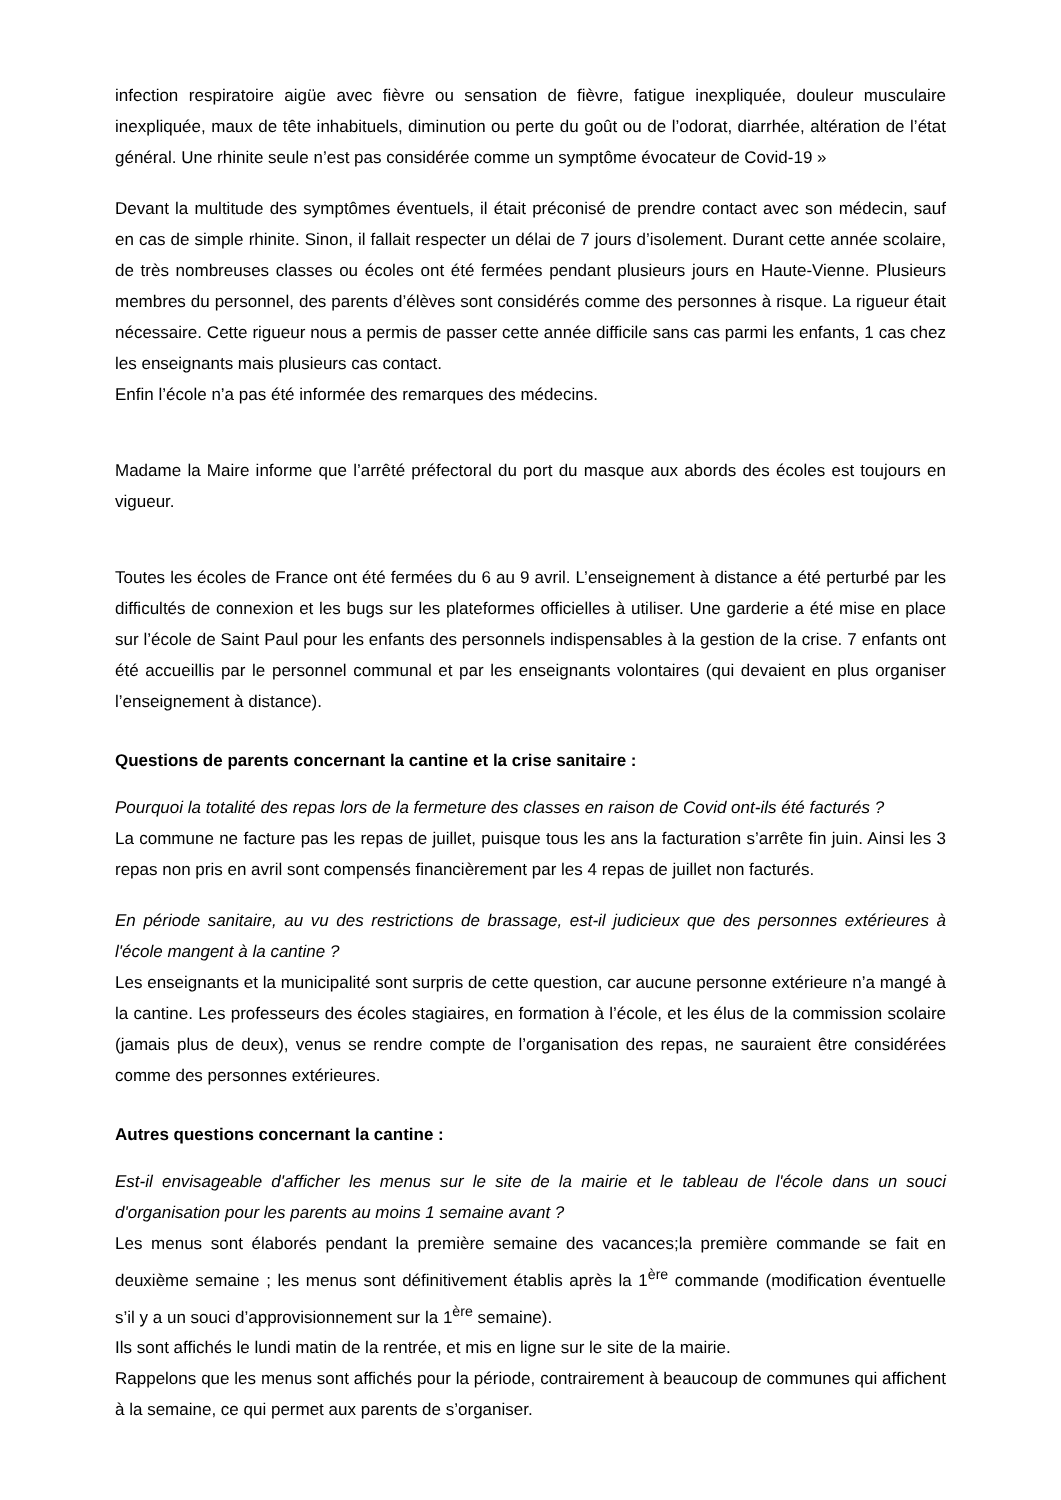infection respiratoire aigüe avec fièvre ou sensation de fièvre, fatigue inexpliquée, douleur musculaire inexpliquée, maux de tête inhabituels, diminution ou perte du goût ou de l’odorat, diarrhée, altération de l’état général. Une rhinite seule n’est pas considérée comme un symptôme évocateur de Covid-19 »
Devant la multitude des symptômes éventuels, il était préconisé de prendre contact avec son médecin, sauf en cas de simple rhinite. Sinon, il fallait respecter un délai de 7 jours d’isolement. Durant cette année scolaire, de très nombreuses classes ou écoles ont été fermées pendant plusieurs jours en Haute-Vienne. Plusieurs membres du personnel, des parents d’élèves sont considérés comme des personnes à risque. La rigueur était nécessaire. Cette rigueur nous a permis de passer cette année difficile sans cas parmi les enfants, 1 cas chez les enseignants mais plusieurs cas contact.
Enfin l’école n’a pas été informée des remarques des médecins.
Madame la Maire informe que l’arrêté préfectoral du port du masque aux abords des écoles est toujours en vigueur.
Toutes les écoles de France ont été fermées du 6 au 9 avril. L’enseignement à distance a été perturbé par les difficultés de connexion et les bugs sur les plateformes officielles à utiliser. Une garderie a été mise en place sur l’école de Saint Paul pour les enfants des personnels indispensables à la gestion de la crise. 7 enfants ont été accueillis par le personnel communal et par les enseignants volontaires (qui devaient en plus organiser l’enseignement à distance).
Questions de parents concernant la cantine et la crise sanitaire :
Pourquoi la totalité des repas lors de la fermeture des classes en raison de Covid ont-ils été facturés ?
La commune ne facture pas les repas de juillet, puisque tous les ans la facturation s’arrête fin juin. Ainsi les 3 repas non pris en avril sont compensés financièrement par les 4 repas de juillet non facturés.
En période sanitaire, au vu des restrictions de brassage, est-il judicieux que des personnes extérieures à l'école mangent à la cantine ?
Les enseignants et la municipalité sont surpris de cette question, car aucune personne extérieure n’a mangé à la cantine. Les professeurs des écoles stagiaires, en formation à l’école, et les élus de la commission scolaire (jamais plus de deux), venus se rendre compte de l’organisation des repas, ne sauraient être considérées comme des personnes extérieures.
Autres questions concernant la cantine :
Est-il envisageable d'afficher les menus sur le site de la mairie et le tableau de l'école dans un souci d'organisation pour les parents au moins 1 semaine avant ?
Les menus sont élaborés pendant la première semaine des vacances;la première commande se fait en deuxième semaine ; les menus sont définitivement établis après la 1<sup>ère</sup> commande (modification éventuelle s’il y a un souci d’approvisionnement sur la 1<sup>ère</sup> semaine).
Ils sont affichés le lundi matin de la rentrée, et mis en ligne sur le site de la mairie.
Rappelons que les menus sont affichés pour la période, contrairement à beaucoup de communes qui affichent à la semaine, ce qui permet aux parents de s’organiser.